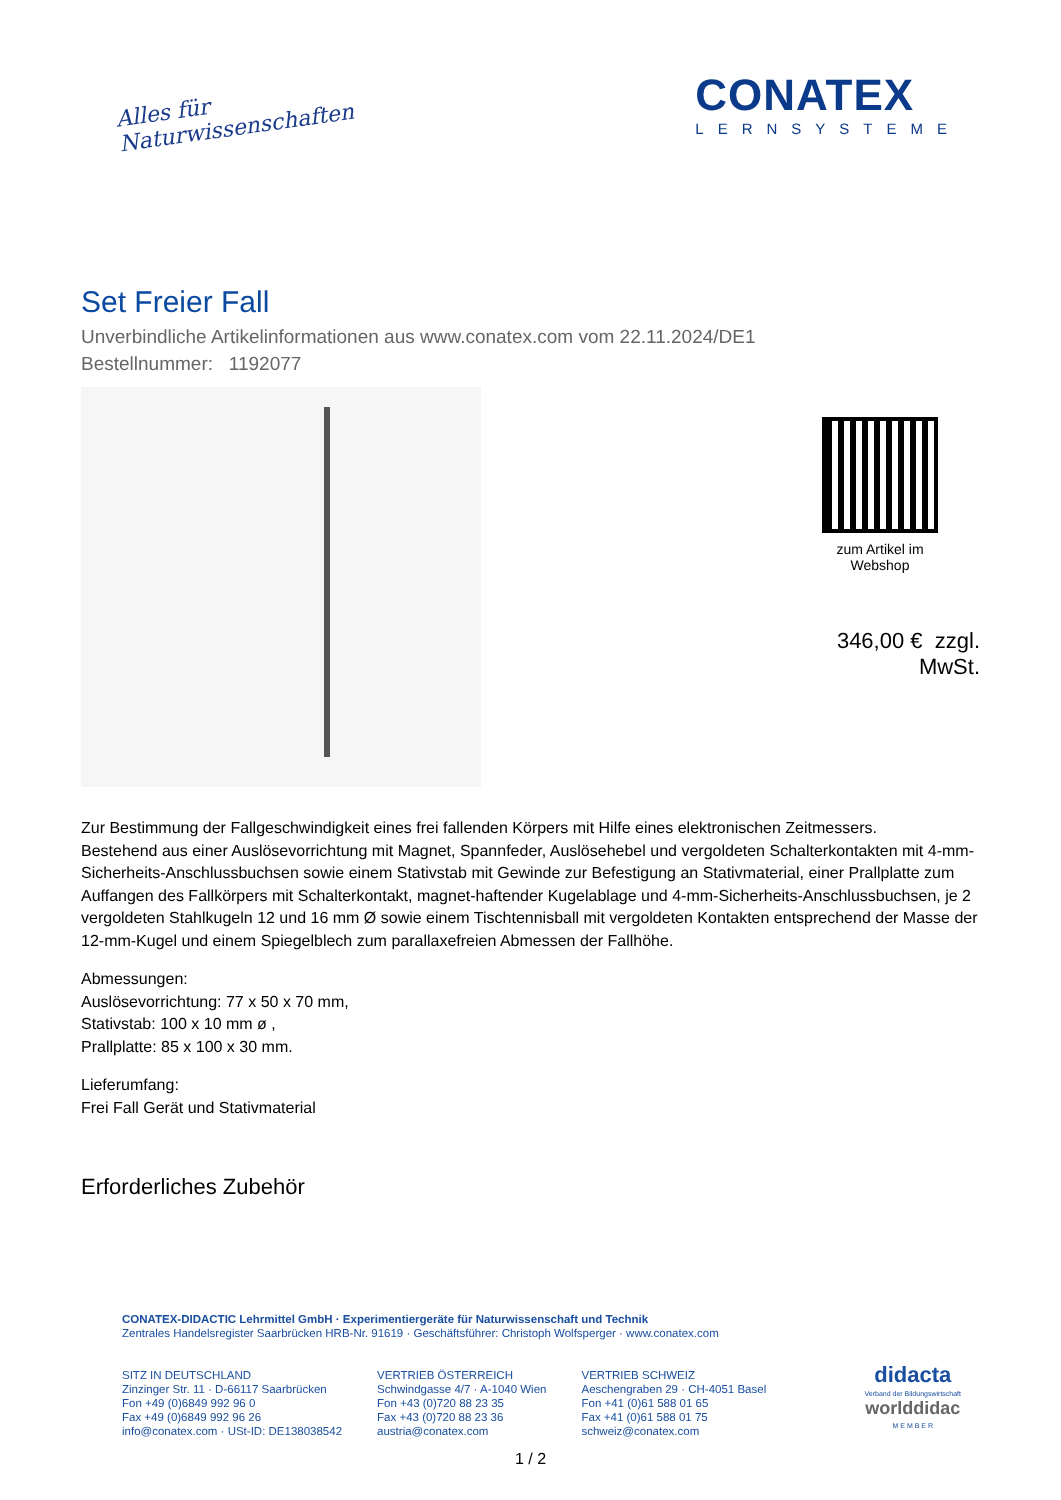Alles für
Naturwissenschaften
CONATEX
LERNSYSTEME
Set Freier Fall
Unverbindliche Artikelinformationen aus www.conatex.com vom 22.11.2024/DE1
Bestellnummer: 1192077
zum Artikel im
Webshop
346,00 € zzgl. MwSt.
Zur Bestimmung der Fallgeschwindigkeit eines frei fallenden Körpers mit Hilfe eines elektronischen Zeitmessers.
Bestehend aus einer Auslösevorrichtung mit Magnet, Spannfeder, Auslösehebel und vergoldeten Schalterkontakten mit 4-mm-Sicherheits-Anschlussbuchsen sowie einem Stativstab mit Gewinde zur Befestigung an Stativmaterial, einer Prallplatte zum Auffangen des Fallkörpers mit Schalterkontakt, magnet-haftender Kugelablage und 4-mm-Sicherheits-Anschlussbuchsen, je 2 vergoldeten Stahlkugeln 12 und 16 mm Ø sowie einem Tischtennisball mit vergoldeten Kontakten entsprechend der Masse der 12-mm-Kugel und einem Spiegelblech zum parallaxefreien Abmessen der Fallhöhe.
Abmessungen:
Auslösevorrichtung: 77 x 50 x 70 mm,
Stativstab: 100 x 10 mm ø ,
Prallplatte: 85 x 100 x 30 mm.
Lieferumfang:
Frei Fall Gerät und Stativmaterial
Erforderliches Zubehör
CONATEX-DIDACTIC Lehrmittel GmbH · Experimentiergeräte für Naturwissenschaft und Technik
Zentrales Handelsregister Saarbrücken HRB-Nr. 91619 · Geschäftsführer: Christoph Wolfsperger · www.conatex.com
SITZ IN DEUTSCHLAND
Zinzinger Str. 11 · D-66117 Saarbrücken
Fon +49 (0)6849 992 96 0
Fax +49 (0)6849 992 96 26
info@conatex.com · USt-ID: DE138038542
VERTRIEB ÖSTERREICH
Schwindgasse 4/7 · A-1040 Wien
Fon +43 (0)720 88 23 35
Fax +43 (0)720 88 23 36
austria@conatex.com
VERTRIEB SCHWEIZ
Aeschengraben 29 · CH-4051 Basel
Fon +41 (0)61 588 01 65
Fax +41 (0)61 588 01 75
schweiz@conatex.com
didacta
Verband der Bildungswirtschaft
worlddidac
M E M B E R
1 / 2